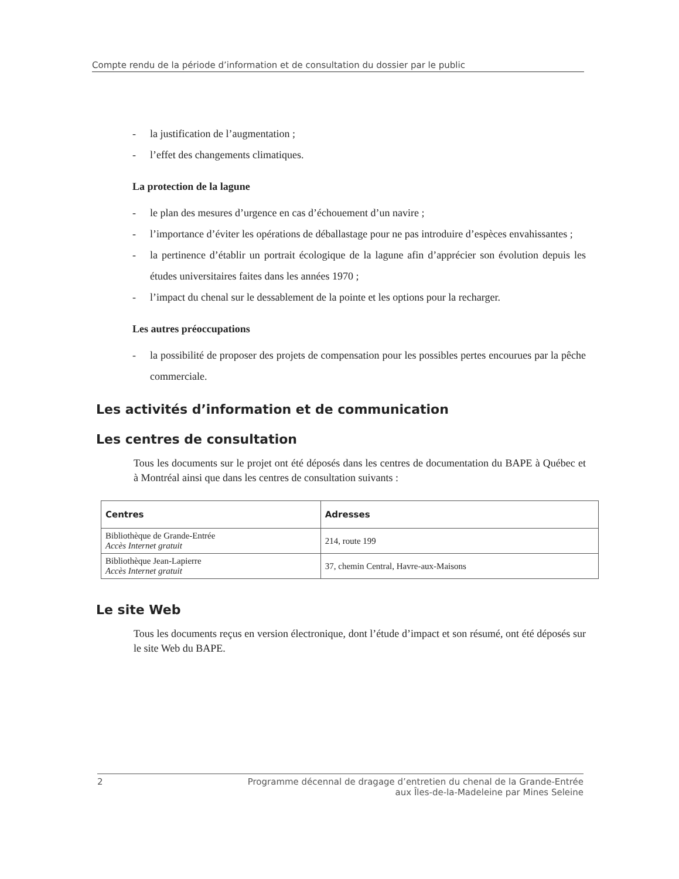Compte rendu de la période d’information et de consultation du dossier par le public
- la justification de l’augmentation ;
- l’effet des changements climatiques.
La protection de la lagune
- le plan des mesures d’urgence en cas d’échouement d’un navire ;
- l’importance d’éviter les opérations de déballastage pour ne pas introduire d’espèces envahissantes ;
- la pertinence d’établir un portrait écologique de la lagune afin d’apprécier son évolution depuis les études universitaires faites dans les années 1970 ;
- l’impact du chenal sur le dessablement de la pointe et les options pour la recharger.
Les autres préoccupations
- la possibilité de proposer des projets de compensation pour les possibles pertes encourues par la pêche commerciale.
Les activités d’information et de communication
Les centres de consultation
Tous les documents sur le projet ont été déposés dans les centres de documentation du BAPE à Québec et à Montréal ainsi que dans les centres de consultation suivants :
| Centres | Adresses |
| --- | --- |
| Bibliothèque de Grande-Entrée Accès Internet gratuit | 214, route 199 |
| Bibliothèque Jean-Lapierre Accès Internet gratuit | 37, chemin Central, Havre-aux-Maisons |
Le site Web
Tous les documents reçus en version électronique, dont l’étude d’impact et son résumé, ont été déposés sur le site Web du BAPE.
2 Programme décennal de dragage d’entretien du chenal de la Grande-Entrée
aux Îles-de-la-Madeleine par Mines Seleine